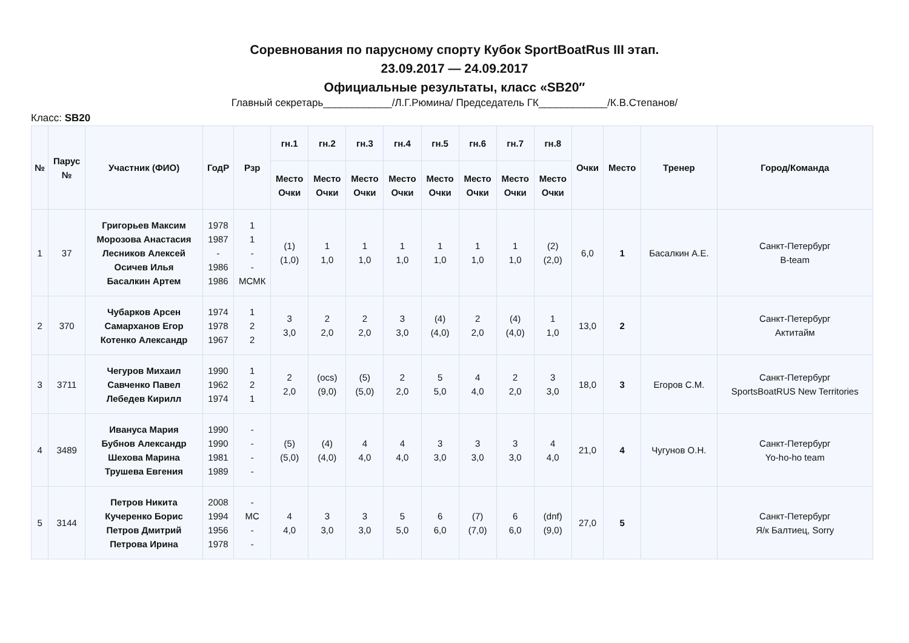Соревнования по парусному спорту Кубок SportBoatRus III этап.
23.09.2017 — 24.09.2017
Официальные результаты, класс «SB20″
Главный секретарь____________/Л.Г.Рюмина/ Председатель ГК____________/К.В.Степанов/
Класс: SB20
| № | Парус № | Участник (ФИО) | ГодР | Рзр | гн.1 | гн.2 | гн.3 | гн.4 | гн.5 | гн.6 | гн.7 | гн.8 | Очки | Место | Тренер | Город/Команда |
| --- | --- | --- | --- | --- | --- | --- | --- | --- | --- | --- | --- | --- | --- | --- | --- | --- |
| | | | | | Место Очки | Место Очки | Место Очки | Место Очки | Место Очки | Место Очки | Место Очки | Место Очки | | | | |
| 1 | 37 | Григорьев Максим Морозова Анастасия Лесников Алексей Осичев Илья Басалкин Артем | 1978 1987 - 1986 1986 | 1 1 - - МСМК | (1) (1,0) | 1 1,0 | 1 1,0 | 1 1,0 | 1 1,0 | 1 1,0 | 1 1,0 | (2) (2,0) | 6,0 | 1 | Басалкин А.Е. | Санкт-Петербург B-team |
| 2 | 370 | Чубарков Арсен Самарханов Егор Котенко Александр | 1974 1978 1967 | 1 2 2 | 3 3,0 | 2 2,0 | 2 2,0 | 3 3,0 | (4) (4,0) | 2 2,0 | (4) (4,0) | 1 1,0 | 13,0 | 2 | | Санкт-Петербург Актитайм |
| 3 | 3711 | Чегуров Михаил Савченко Павел Лебедев Кирилл | 1990 1962 1974 | 1 2 1 | 2 2,0 | (ocs) (9,0) | (5) (5,0) | 2 2,0 | 5 5,0 | 4 4,0 | 2 2,0 | 3 3,0 | 18,0 | 3 | Егоров С.М. | Санкт-Петербург SportsBoatRUS New Territories |
| 4 | 3489 | Ивануса Мария Бубнов Александр Шехова Марина Трушева Евгения | 1990 1990 1981 1989 | - - - - | (5) (5,0) | (4) (4,0) | 4 4,0 | 4 4,0 | 3 3,0 | 3 3,0 | 3 3,0 | 4 4,0 | 21,0 | 4 | Чугунов О.Н. | Санкт-Петербург Yo-ho-ho team |
| 5 | 3144 | Петров Никита Кучеренко Борис Петров Дмитрий Петрова Ирина | 2008 1994 1956 1978 | - МС - - | 4 4,0 | 3 3,0 | 3 3,0 | 5 5,0 | 6 6,0 | (7) (7,0) | 6 6,0 | (dnf) (9,0) | 27,0 | 5 | | Санкт-Петербург Я/к Балтиец, Sorry |